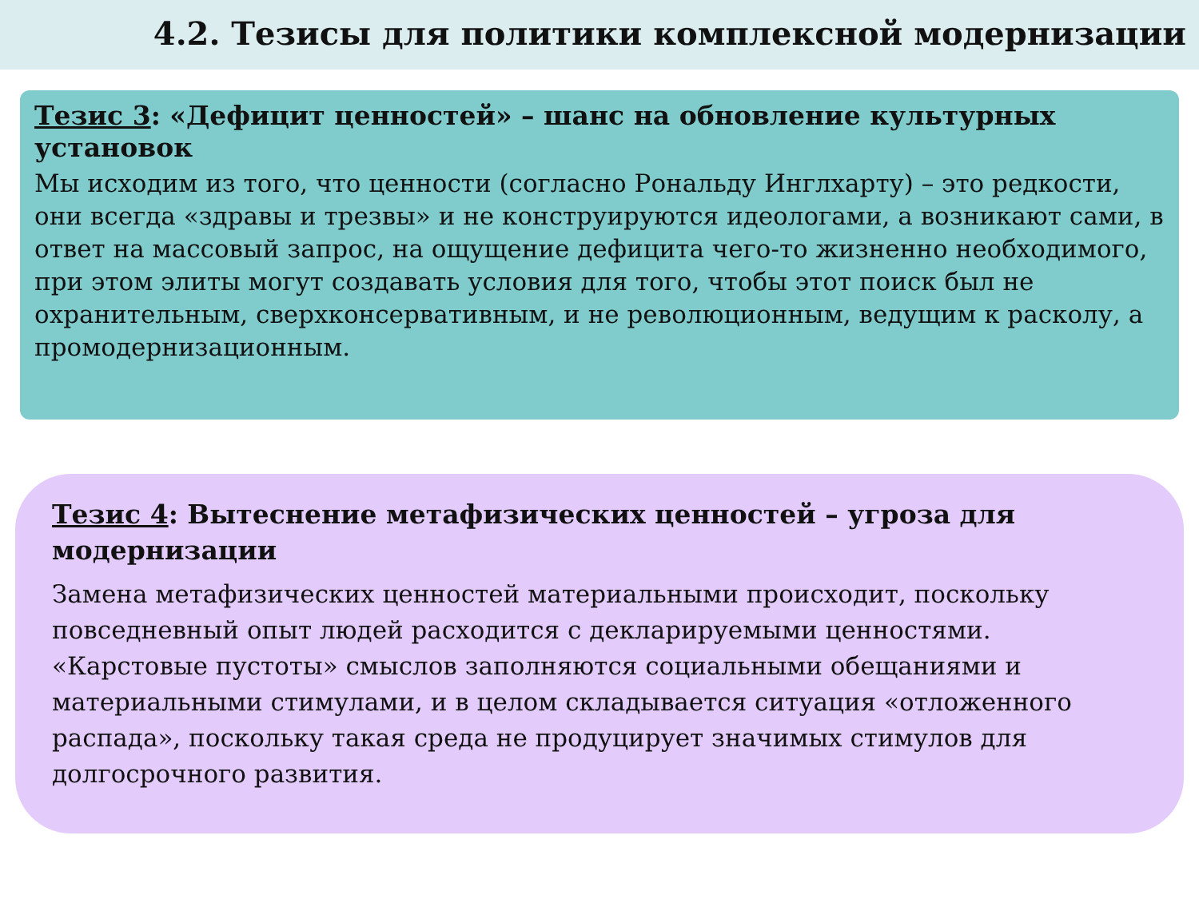4.2. Тезисы для политики комплексной модернизации
Тезис 3: «Дефицит ценностей» – шанс на обновление культурных установок
Мы исходим из того, что ценности (согласно Рональду Инглхарту) – это редкости, они всегда «здравы и трезвы» и не конструируются идеологами, а возникают сами, в ответ на массовый запрос, на ощущение дефицита чего-то жизненно необходимого, при этом элиты могут создавать условия для того, чтобы этот поиск был не охранительным, сверхконсервативным, и не революционным, ведущим к расколу, а промодернизационным.
Тезис 4: Вытеснение метафизических ценностей – угроза для модернизации
Замена метафизических ценностей материальными происходит, поскольку повседневный опыт людей расходится с декларируемыми ценностями. «Карстовые пустоты» смыслов заполняются социальными обещаниями и материальными стимулами, и в целом складывается ситуация «отложенного распада», поскольку такая среда не продуцирует значимых стимулов для долгосрочного развития.